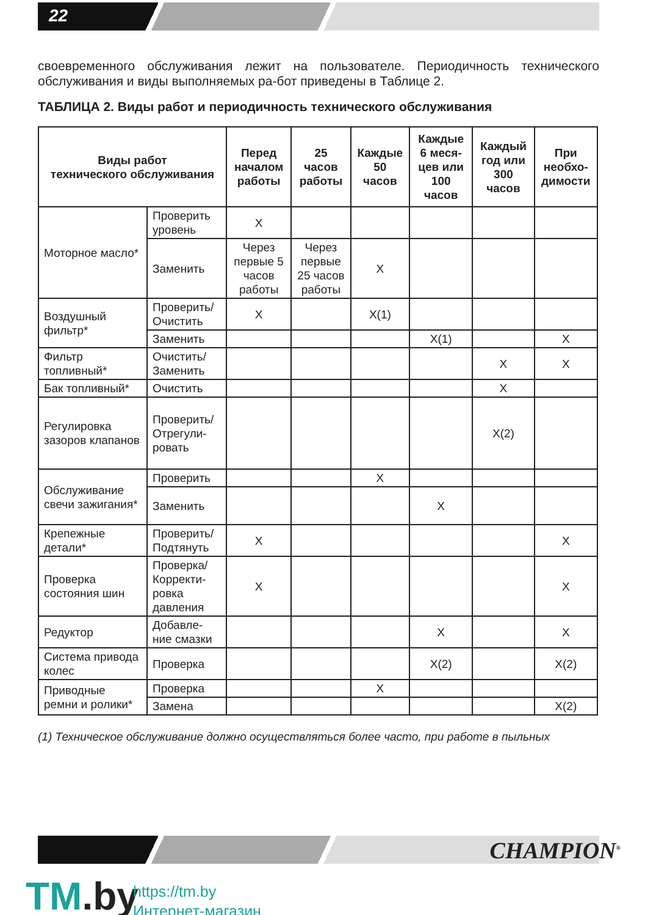22
своевременного обслуживания лежит на пользователе. Периодичность технического обслуживания и виды выполняемых ра-бот приведены в Таблице 2.
ТАБЛИЦА 2. Виды работ и периодичность технического обслуживания
| Виды работ технического обслуживания | | Перед началом работы | 25 часов работы | Каждые 50 часов | Каждые 6 меся-цев или 100 часов | Каждый год или 300 часов | При необхо-димости |
| --- | --- | --- | --- | --- | --- | --- | --- |
| Моторное масло* | Проверить уровень | X | | | | | |
| | Заменить | Через первые 5 часов работы | Через первые 25 часов работы | X | | | |
| Воздушный фильтр* | Проверить/ Очистить | X | | X(1) | | | |
| | Заменить | | | | X(1) | | X |
| Фильтр топливный* | Очистить/ Заменить | | | | | X | X |
| Бак топливный* | Очистить | | | | | X | |
| Регулировка зазоров клапанов | Проверить/ Отрегули-ровать | | | | | X(2) | |
| Обслуживание свечи зажигания* | Проверить | | | X | | | |
| | Заменить | | | | X | | |
| Крепежные детали* | Проверить/ Подтянуть | X | | | | | X |
| Проверка состояния шин | Проверка/ Корректи-ровка давления | X | | | | | X |
| Редуктор | Добавле-ние смазки | | | | X | | X |
| Система привода колес | Проверка | | | | X(2) | | X(2) |
| Приводные ремни и ролики* | Проверка | | | X | | | |
| | Замена | | | | | | X(2) |
(1) Техническое обслуживание должно осуществляться более часто, при работе в пыльных
CHAMPION<sup>®</sup>
TM.by
https://tm.by
Интернет-магазин